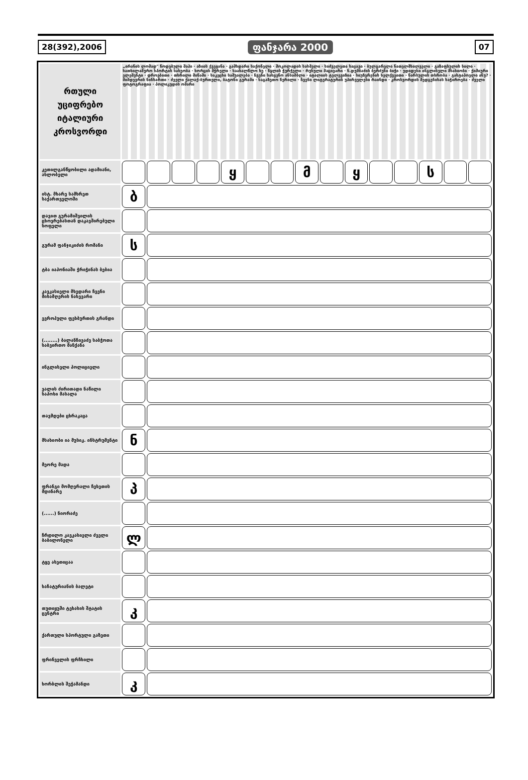28(392),2006 ფანჯარა 2000 07
| რთული უციფრებო იტალიური კროსვორდი | „ირანის ლომად" წოდებული შაჰი · აზიის ქვეყანა · გამხდარი საქონელი · შოკოლადის სასმელი · სიძველეთა საცავი · ბულგარელი ნათელმხილველი · გაზაფხულის ხილი · სათხილამურო სპორტის სახეობა · ხორცის მჭრელი · საახალწლო ხე · წყლის ჭურჭელი · რუსული მაცივარი · ნ.დუმბაძის ბერძენი ბიჭი · უდიდესი ინგლისელი მსახიობი · ქიმიური ელემენტი · დროებითი · თხრილი მიწაში · საკეცხი საშუალება · ჩვენი სასცენო ანსამბლი · იტალიის ტელევიზია · სიუზერენის ხელქვეითი · წარსულის თხრობა · გასტაპოელი ანუ? · მიმდევრის წინსართი · ძველი ქალაქ-ბურთელი, ბატონი გურამი · საგაზეთო წერილი · ჩვენი ლიტერატურის უპირველესი რაინდი · კროსვორდის შედგენისას საჭიროება · ძველი ფოტოგრაფია · პოლიკუდის ომარი | | | | | | | | | | | | | | |
| კეთილგანწყობილი ადამიანი, ახლობელი | | | | | ყ | | | მ | | ყ | | | ს | | |
| ისტ. მხარე სამხრეთ საქართველოში | ბ | | | | | | | | | | | | | | |
| დავით გურამიშვილის ცხოვრებასთან დაკავშირებული სოფელი | | | | | | | | | | | | | | | |
| გურამ ფანჯიკიძის რომანი | ს | | | | | | | | | | | | | | |
| ტბა იაპონიაში ჭრიჭინას ბებია | | | | | | | | | | | | | | | |
| კავკასიელი მხედარი ჩვენი მისამღერის ნახევარი | | | | | | | | | | | | | | | |
| ევროპული ფეხბურთის გრანდი | | | | | | | | | | | | | | | |
| (........) ბალანჩივაძე საბჭოთა საბვირთო მანქანა | | | | | | | | | | | | | | | |
| ინგლისელი პოლიციელი | | | | | | | | | | | | | | | |
| ვალის ძირითადი ნაწილი საპოხი მასალა | | | | | | | | | | | | | | | |
| თავმდები ცხრაკაცა | | | | | | | | | | | | | | | |
| მსახიობი ია მუსიკ. ინსტრუმენტი | ნ | | | | | | | | | | | | | | |
| მეორე მადა | | | | | | | | | | | | | | | |
| ფრანგი მომღერალი ჩეხეთის მდინარე | პ | | | | | | | | | | | | | | |
| (......) ნიორაძე | | | | | | | | | | | | | | | |
| ჩრდილო კავკასიელი ძველი ბაბილონელი | ლ | | | | | | | | | | | | | | |
| ტყე ასეთიცაა | | | | | | | | | | | | | | | |
| ხაჩატურიანის ბალეტი | | | | | | | | | | | | | | | |
| თუთიყუში ტეხასის შტატის ცენტრი | კ | | | | | | | | | | | | | | |
| ქართული სპორტული გაზეთი | | | | | | | | | | | | | | | |
| ფრინველის ფრჩხილი | | | | | | | | | | | | | | | |
| ხორბლის შეჭამანდი | კ | | | | | | | | | | | | | | |